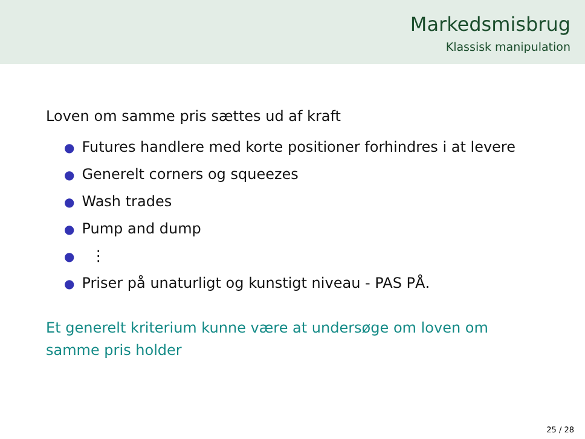Markedsmisbrug
Klassisk manipulation
Loven om samme pris sættes ud af kraft
● Futures handlere med korte positioner forhindres i at levere
● Generelt corners og squeezes
● Wash trades
● Pump and dump
● ⋮
● Priser på unaturligt og kunstigt niveau - PAS PÅ.
Et generelt kriterium kunne være at undersøge om loven om
samme pris holder
25 / 28